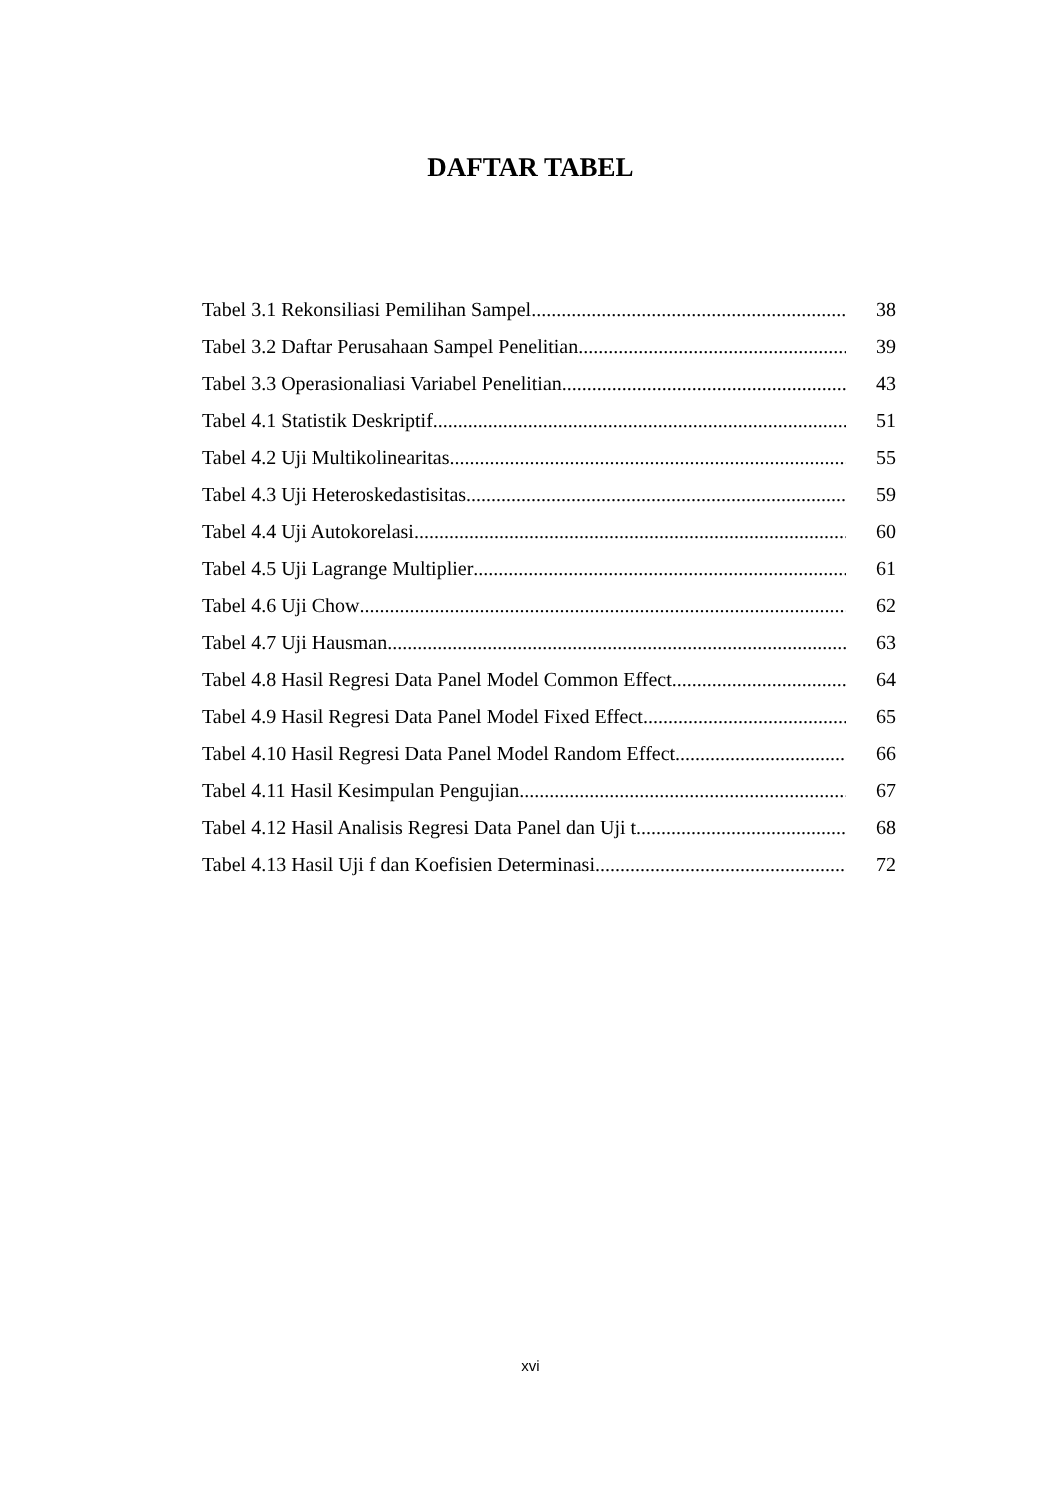DAFTAR TABEL
Tabel 3.1 Rekonsiliasi Pemilihan Sampel 38
Tabel 3.2 Daftar Perusahaan Sampel Penelitian 39
Tabel 3.3 Operasionaliasi Variabel Penelitian 43
Tabel 4.1 Statistik Deskriptif 51
Tabel 4.2 Uji Multikolinearitas 55
Tabel 4.3 Uji Heteroskedastisitas 59
Tabel 4.4 Uji Autokorelasi 60
Tabel 4.5 Uji Lagrange Multiplier 61
Tabel 4.6 Uji Chow 62
Tabel 4.7 Uji Hausman 63
Tabel 4.8 Hasil Regresi Data Panel Model Common Effect 64
Tabel 4.9 Hasil Regresi Data Panel Model Fixed Effect 65
Tabel 4.10 Hasil Regresi Data Panel Model Random Effect 66
Tabel 4.11 Hasil Kesimpulan Pengujian 67
Tabel 4.12 Hasil Analisis Regresi Data Panel dan Uji t 68
Tabel 4.13 Hasil Uji f dan Koefisien Determinasi 72
xvi